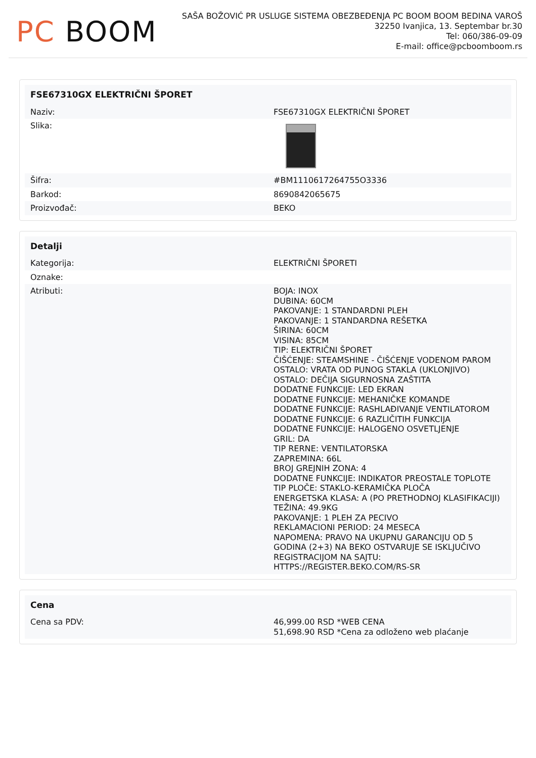PC BOOM
SAŠA BOŽOVIĆ PR USLUGE SISTEMA OBEZBEĐENJA PC BOOM BOOM BEDINA VAROŠ
32250 Ivanjica, 13. Septembar br.30
Tel: 060/386-09-09
E-mail: office@pcboomboom.rs
| FSE67310GX ELEKTRIČNI ŠPORET | |
| --- | --- |
| Naziv: | FSE67310GX ELEKTRIČNI ŠPORET |
| Slika: | |
| Šifra: | #BM1110617264755O3336 |
| Barkod: | 8690842065675 |
| Proizvođač: | BEKO |
| Detalji | |
| --- | --- |
| Kategorija: | ELEKTRIČNI ŠPORETI |
| Oznake: | |
| Atributi: | BOJA: INOX DUBINA: 60CM PAKOVANJE: 1 STANDARDNI PLEH PAKOVANJE: 1 STANDARDNA REŠETKA ŠIRINA: 60CM VISINA: 85CM TIP: ELEKTRIČNI ŠPORET ČIŠĆENJE: STEAMSHINE - ČIŠĆENJE VODENOM PAROM OSTALO: VRATA OD PUNOG STAKLA (UKLONJIVO) OSTALO: DEČIJA SIGURNOSNA ZAŠTITA DODATNE FUNKCIJE: LED EKRAN DODATNE FUNKCIJE: MEHANIČKE KOMANDE DODATNE FUNKCIJE: RASHLAĐIVANJE VENTILATOROM DODATNE FUNKCIJE: 6 RAZLIČITIH FUNKCIJA DODATNE FUNKCIJE: HALOGENO OSVETLJENJE GRIL: DA TIP RERNE: VENTILATORSKA ZAPREMINA: 66L BROJ GREJNIH ZONA: 4 DODATNE FUNKCIJE: INDIKATOR PREOSTALE TOPLOTE TIP PLOČE: STAKLO-KERAMIČKA PLOČA ENERGETSKA KLASA: A (PO PRETHODNOJ KLASIFIKACIJI) TEŽINA: 49.9KG PAKOVANJE: 1 PLEH ZA PECIVO REKLAMACIONI PERIOD: 24 MESECA NAPOMENA: PRAVO NA UKUPNU GARANCIJU OD 5 GODINA (2+3) NA BEKO OSTVARUJE SE ISKLJUČIVO REGISTRACIJOM NA SAJTU: HTTPS://REGISTER.BEKO.COM/RS-SR |
| Cena | |
| --- | --- |
| Cena sa PDV: | 46,999.00 RSD *WEB CENA 51,698.90 RSD *Cena za odloženo web plaćanje |